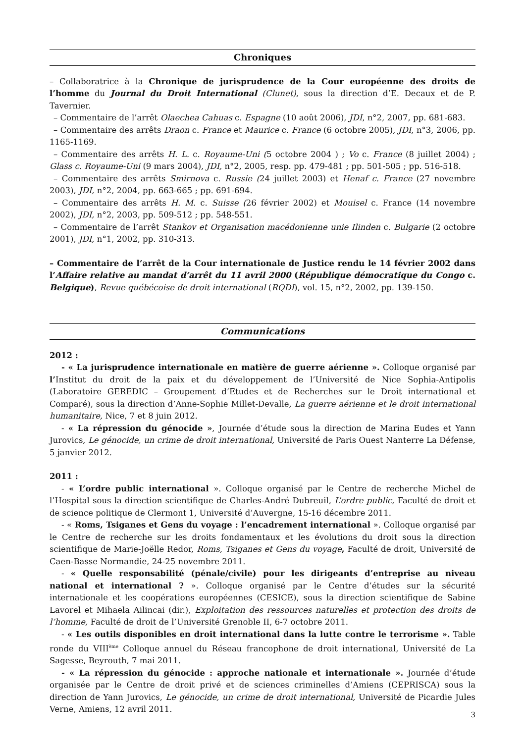Chroniques
– Collaboratrice à la Chronique de jurisprudence de la Cour européenne des droits de l’homme du Journal du Droit International (Clunet), sous la direction d’E. Decaux et de P. Tavernier.
– Commentaire de l’arrêt Olaechea Cahuas c. Espagne (10 août 2006), JDI, n°2, 2007, pp. 681-683.
– Commentaire des arrêts Draon c. France et Maurice c. France (6 octobre 2005), JDI, n°3, 2006, pp. 1165-1169.
– Commentaire des arrêts H. L. c. Royaume-Uni (5 octobre 2004 ) ; Vo c. France (8 juillet 2004) ; Glass c. Royaume-Uni (9 mars 2004), JDI, n°2, 2005, resp. pp. 479-481 ; pp. 501-505 ; pp. 516-518.
– Commentaire des arrêts Smirnova c. Russie (24 juillet 2003) et Henaf c. France (27 novembre 2003), JDI, n°2, 2004, pp. 663-665 ; pp. 691-694.
– Commentaire des arrêts H. M. c. Suisse (26 février 2002) et Mouisel c. France (14 novembre 2002), JDI, n°2, 2003, pp. 509-512 ; pp. 548-551.
– Commentaire de l’arrêt Stankov et Organisation macédonienne unie Ilinden c. Bulgarie (2 octobre 2001), JDI, n°1, 2002, pp. 310-313.
– Commentaire de l’arrêt de la Cour internationale de Justice rendu le 14 février 2002 dans l’Affaire relative au mandat d’arrêt du 11 avril 2000 (République démocratique du Congo c. Belgique), Revue québécoise de droit international (RQDI), vol. 15, n°2, 2002, pp. 139-150.
Communications
2012 :
- « La jurisprudence internationale en matière de guerre aérienne ». Colloque organisé par l’Institut du droit de la paix et du développement de l’Université de Nice Sophia-Antipolis (Laboratoire GEREDIC – Groupement d’Etudes et de Recherches sur le Droit international et Comparé), sous la direction d’Anne-Sophie Millet-Devalle, La guerre aérienne et le droit international humanitaire, Nice, 7 et 8 juin 2012.
- « La répression du génocide », Journée d’étude sous la direction de Marina Eudes et Yann Jurovics, Le génocide, un crime de droit international, Université de Paris Ouest Nanterre La Défense, 5 janvier 2012.
2011 :
- « L’ordre public international ». Colloque organisé par le Centre de recherche Michel de l’Hospital sous la direction scientifique de Charles-André Dubreuil, L’ordre public, Faculté de droit et de science politique de Clermont 1, Université d’Auvergne, 15-16 décembre 2011.
- « Roms, Tsiganes et Gens du voyage : l’encadrement international ». Colloque organisé par le Centre de recherche sur les droits fondamentaux et les évolutions du droit sous la direction scientifique de Marie-Joëlle Redor, Roms, Tsiganes et Gens du voyage, Faculté de droit, Université de Caen-Basse Normandie, 24-25 novembre 2011.
- « Quelle responsabilité (pénale/civile) pour les dirigeants d’entreprise au niveau national et international ? ». Colloque organisé par le Centre d’études sur la sécurité internationale et les coopérations européennes (CESICE), sous la direction scientifique de Sabine Lavorel et Mihaela Ailincai (dir.), Exploitation des ressources naturelles et protection des droits de l’homme, Faculté de droit de l’Université Grenoble II, 6-7 octobre 2011.
- « Les outils disponibles en droit international dans la lutte contre le terrorisme ». Table ronde du VIII<sup>ème</sup> Colloque annuel du Réseau francophone de droit international, Université de La Sagesse, Beyrouth, 7 mai 2011.
- « La répression du génocide : approche nationale et internationale ». Journée d’étude organisée par le Centre de droit privé et de sciences criminelles d’Amiens (CEPRISCA) sous la direction de Yann Jurovics, Le génocide, un crime de droit international, Université de Picardie Jules Verne, Amiens, 12 avril 2011.
3